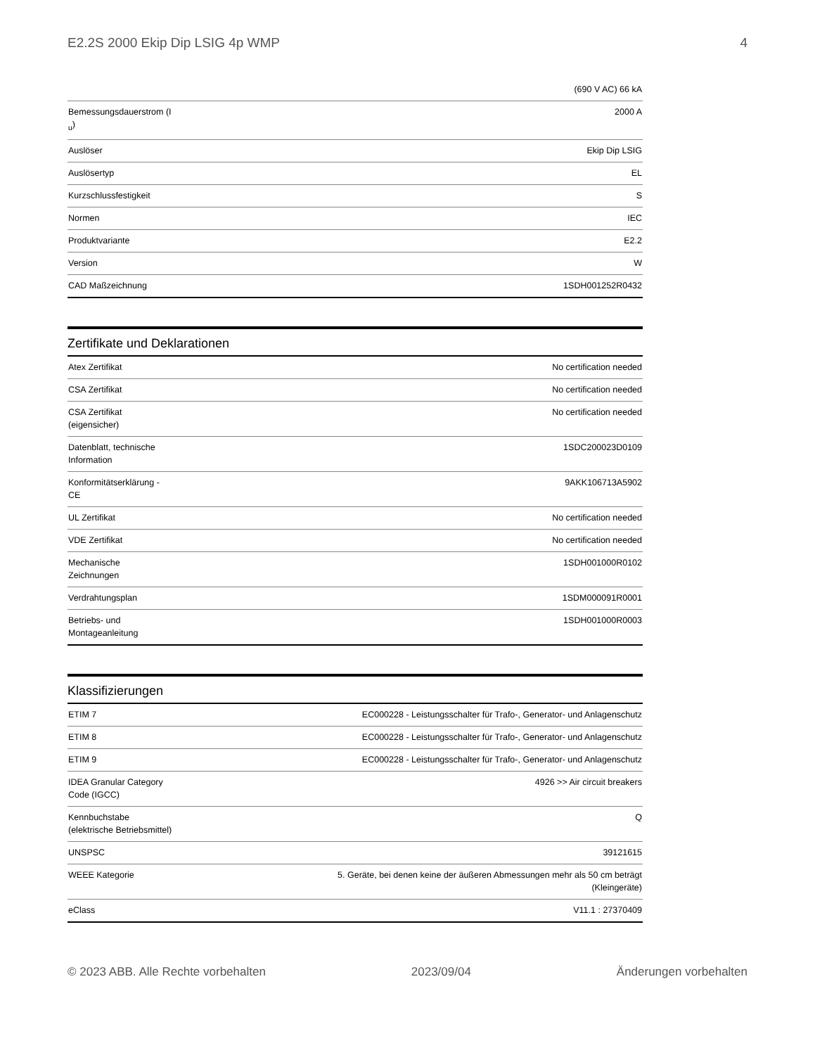E2.2S 2000 Ekip Dip LSIG 4p WMP 4
| | (690 V AC) 66 kA |
| Bemessungsdauerstrom (I <sub>u</sub>) | 2000 A |
| Auslöser | Ekip Dip LSIG |
| Auslösertyp | EL |
| Kurzschlussfestigkeit | S |
| Normen | IEC |
| Produktvariante | E2.2 |
| Version | W |
| CAD Maßzeichnung | 1SDH001252R0432 |
Zertifikate und Deklarationen
| Atex Zertifikat | No certification needed |
| CSA Zertifikat | No certification needed |
| CSA Zertifikat (eigensicher) | No certification needed |
| Datenblatt, technische Information | 1SDC200023D0109 |
| Konformitätserklärung - CE | 9AKK106713A5902 |
| UL Zertifikat | No certification needed |
| VDE Zertifikat | No certification needed |
| Mechanische Zeichnungen | 1SDH001000R0102 |
| Verdrahtungsplan | 1SDM000091R0001 |
| Betriebs- und Montageanleitung | 1SDH001000R0003 |
Klassifizierungen
| ETIM 7 | EC000228 - Leistungsschalter für Trafo-, Generator- und Anlagenschutz |
| ETIM 8 | EC000228 - Leistungsschalter für Trafo-, Generator- und Anlagenschutz |
| ETIM 9 | EC000228 - Leistungsschalter für Trafo-, Generator- und Anlagenschutz |
| IDEA Granular Category Code (IGCC) | 4926 >> Air circuit breakers |
| Kennbuchstabe (elektrische Betriebsmittel) | Q |
| UNSPSC | 39121615 |
| WEEE Kategorie | 5. Geräte, bei denen keine der äußeren Abmessungen mehr als 50 cm beträgt (Kleingeräte) |
| eClass | V11.1 : 27370409 |
© 2023 ABB. Alle Rechte vorbehalten 2023/09/04 Änderungen vorbehalten